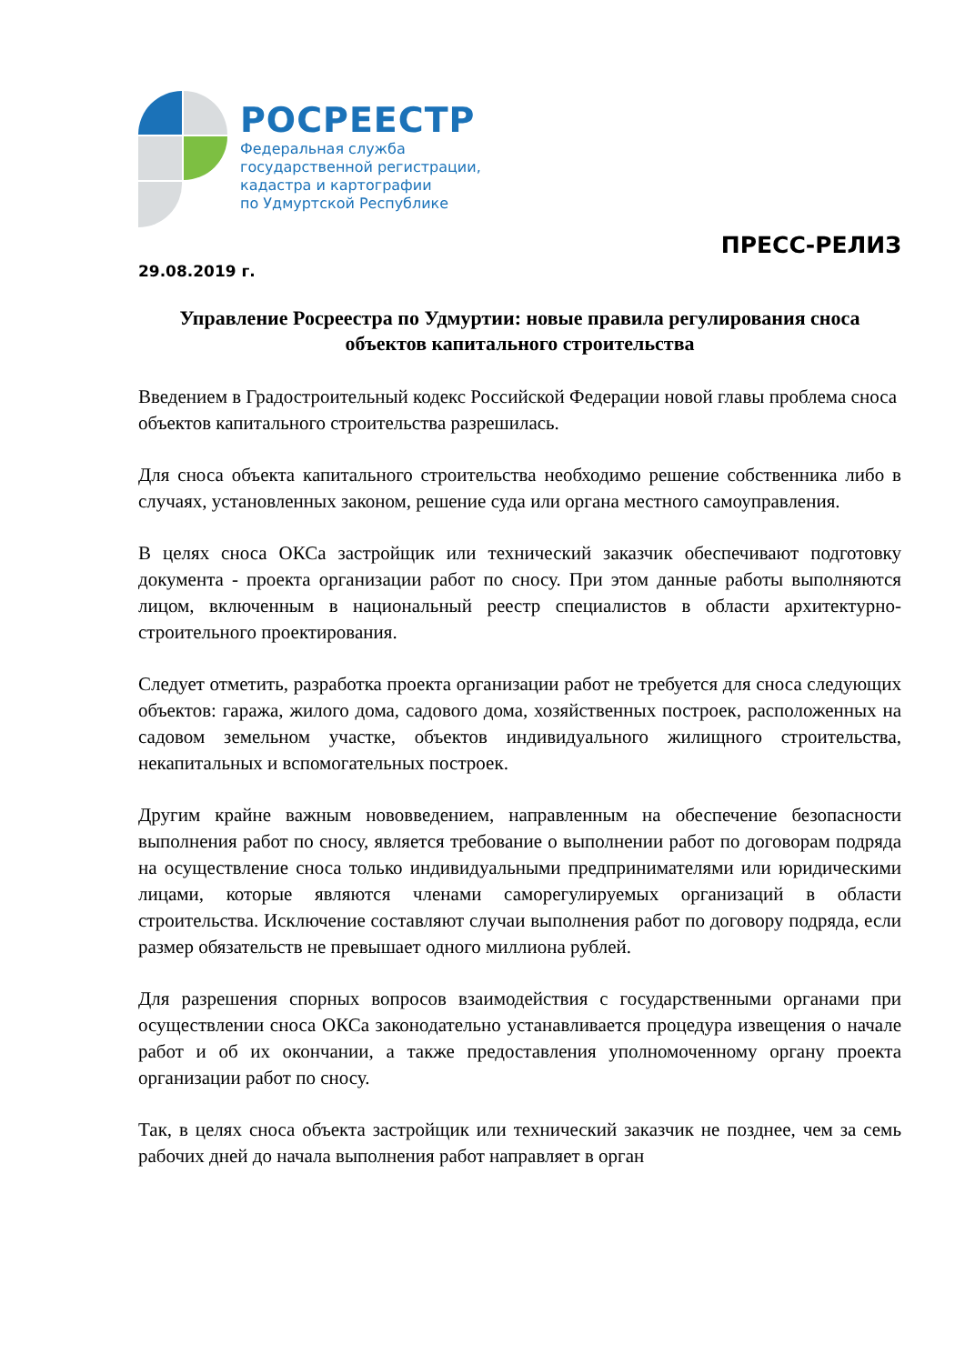РОСРЕЕСТР
Федеральная служба
государственной регистрации,
кадастра и картографии
по Удмуртской Республике
ПРЕСС-РЕЛИЗ
29.08.2019 г.
Управление Росреестра по Удмуртии: новые правила регулирования сноса объектов капитального строительства
Введением в Градостроительный кодекс Российской Федерации новой главы проблема сноса объектов капитального строительства разрешилась.
Для сноса объекта капитального строительства необходимо решение собственника либо в случаях, установленных законом, решение суда или органа местного самоуправления.
В целях сноса ОКСа застройщик или технический заказчик обеспечивают подготовку документа - проекта организации работ по сносу. При этом данные работы выполняются лицом, включенным в национальный реестр специалистов в области архитектурно-строительного проектирования.
Следует отметить, разработка проекта организации работ не требуется для сноса следующих объектов: гаража, жилого дома, садового дома, хозяйственных построек, расположенных на садовом земельном участке, объектов индивидуального жилищного строительства, некапитальных и вспомогательных построек.
Другим крайне важным нововведением, направленным на обеспечение безопасности выполнения работ по сносу, является требование о выполнении работ по договорам подряда на осуществление сноса только индивидуальными предпринимателями или юридическими лицами, которые являются членами саморегулируемых организаций в области строительства. Исключение составляют случаи выполнения работ по договору подряда, если размер обязательств не превышает одного миллиона рублей.
Для разрешения спорных вопросов взаимодействия с государственными органами при осуществлении сноса ОКСа законодательно устанавливается процедура извещения о начале работ и об их окончании, а также предоставления уполномоченному органу проекта организации работ по сносу.
Так, в целях сноса объекта застройщик или технический заказчик не позднее, чем за семь рабочих дней до начала выполнения работ направляет в орган